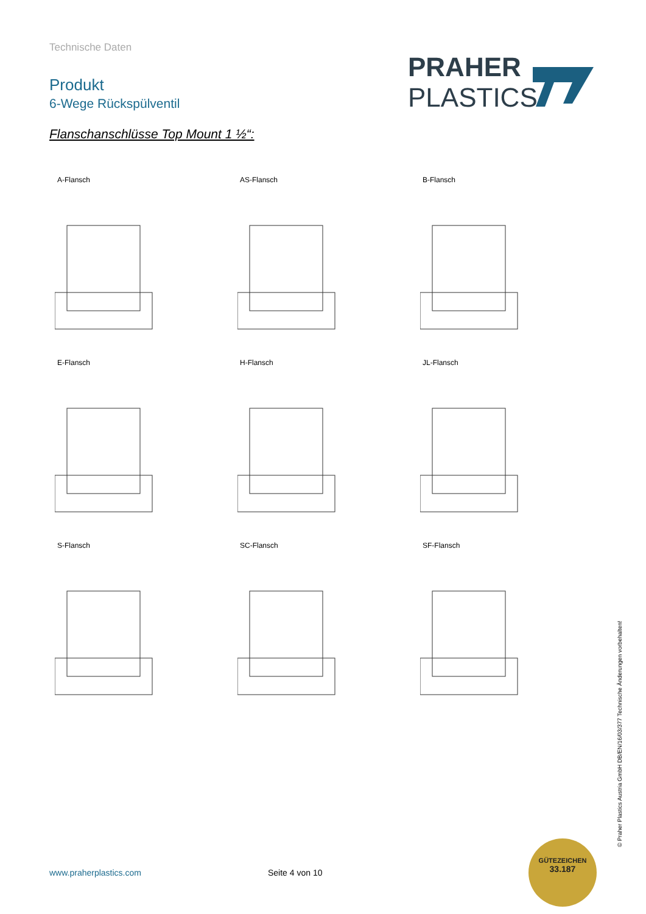Technische Daten
Produkt
6-Wege Rückspülventil
PRAHER
PLASTICS
Flanschanschlüsse Top Mount 1 ½“:
A-Flansch
AS-Flansch
B-Flansch
E-Flansch
H-Flansch
JL-Flansch
S-Flansch
SC-Flansch
SF-Flansch
© Praher Plastics Austria GmbH DB/EN/16/03/377 Technische Änderungen vorbehalten!
www.praherplastics.com Seite 4 von 10
GÜTEZEICHEN
33.187